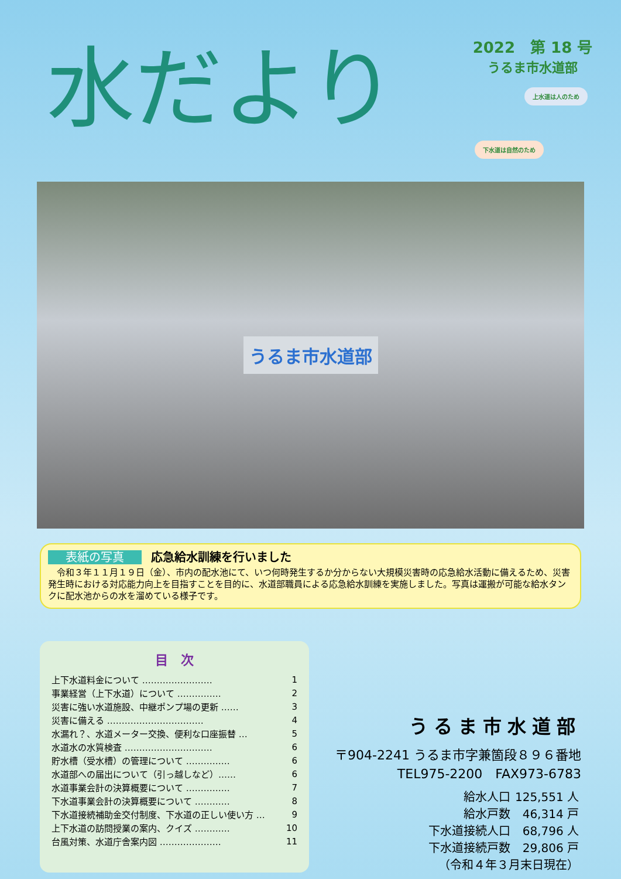水だより
2022　第 18 号
うるま市水道部
上水道は人のため
下水道は自然のため
うるま市水道部
表紙の写真 応急給水訓練を行いました
　令和３年１１月１９日（金）、市内の配水池にて、いつ何時発生するか分からない大規模災害時の応急給水活動に備えるため、災害発生時における対応能力向上を目指すことを目的に、水道部職員による応急給水訓練を実施しました。写真は運搬が可能な給水タンクに配水池からの水を溜めている様子です。
目　次
| 上下水道料金について …………………… | 1 |
| 事業経営（上下水道）について …………… | 2 |
| 災害に強い水道施設、中継ポンプ場の更新 …… | 3 |
| 災害に備える …………………………… | 4 |
| 水漏れ？、水道メーター交換、便利な口座振替 … | 5 |
| 水道水の水質検査 ………………………… | 6 |
| 貯水槽（受水槽）の管理について …………… | 6 |
| 水道部への届出について（引っ越しなど）…… | 6 |
| 水道事業会計の決算概要について …………… | 7 |
| 下水道事業会計の決算概要について ………… | 8 |
| 下水道接続補助金交付制度、下水道の正しい使い方 … | 9 |
| 上下水道の訪問授業の案内、クイズ ………… | 10 |
| 台風対策、水道庁舎案内図 ………………… | 11 |
うるま市水道部
〒904-2241 うるま市字兼箇段８９６番地
TEL975-2200　FAX973-6783
| 給水人口 | 125,551 人 |
| 給水戸数 | 46,314 戸 |
| 下水道接続人口 | 68,796 人 |
| 下水道接続戸数 | 29,806 戸 |
| （令和４年３月末日現在） | |